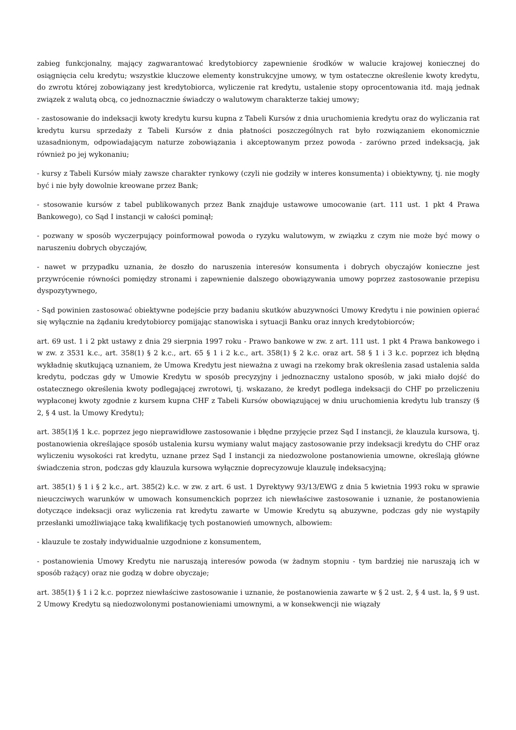zabieg funkcjonalny, mający zagwarantować kredytobiorcy zapewnienie środków w walucie krajowej koniecznej do osiągnięcia celu kredytu; wszystkie kluczowe elementy konstrukcyjne umowy, w tym ostateczne określenie kwoty kredytu, do zwrotu której zobowiązany jest kredytobiorca, wyliczenie rat kredytu, ustalenie stopy oprocentowania itd. mają jednak związek z walutą obcą, co jednoznacznie świadczy o walutowym charakterze takiej umowy;
- zastosowanie do indeksacji kwoty kredytu kursu kupna z Tabeli Kursów z dnia uruchomienia kredytu oraz do wyliczania rat kredytu kursu sprzedaży z Tabeli Kursów z dnia płatności poszczególnych rat było rozwiązaniem ekonomicznie uzasadnionym, odpowiadającym naturze zobowiązania i akceptowanym przez powoda - zarówno przed indeksacją, jak również po jej wykonaniu;
- kursy z Tabeli Kursów miały zawsze charakter rynkowy (czyli nie godziły w interes konsumenta) i obiektywny, tj. nie mogły być i nie były dowolnie kreowane przez Bank;
- stosowanie kursów z tabel publikowanych przez Bank znajduje ustawowe umocowanie (art. 111 ust. 1 pkt 4 Prawa Bankowego), co Sąd I instancji w całości pominął;
- pozwany w sposób wyczerpujący poinformował powoda o ryzyku walutowym, w związku z czym nie może być mowy o naruszeniu dobrych obyczajów,
- nawet w przypadku uznania, że doszło do naruszenia interesów konsumenta i dobrych obyczajów konieczne jest przywrócenie równości pomiędzy stronami i zapewnienie dalszego obowiązywania umowy poprzez zastosowanie przepisu dyspozytywnego,
- Sąd powinien zastosować obiektywne podejście przy badaniu skutków abuzywności Umowy Kredytu i nie powinien opierać się wyłącznie na żądaniu kredytobiorcy pomijając stanowiska i sytuacji Banku oraz innych kredytobiorców;
art. 69 ust. 1 i 2 pkt ustawy z dnia 29 sierpnia 1997 roku - Prawo bankowe w zw. z art. 111 ust. 1 pkt 4 Prawa bankowego i w zw. z 3531 k.c., art. 358(1) § 2 k.c., art. 65 § 1 i 2 k.c., art. 358(1) § 2 k.c. oraz art. 58 § 1 i 3 k.c. poprzez ich błędną wykładnię skutkującą uznaniem, że Umowa Kredytu jest nieważna z uwagi na rzekomy brak określenia zasad ustalenia salda kredytu, podczas gdy w Umowie Kredytu w sposób precyzyjny i jednoznaczny ustalono sposób, w jaki miało dojść do ostatecznego określenia kwoty podlegającej zwrotowi, tj. wskazano, że kredyt podlega indeksacji do CHF po przeliczeniu wypłaconej kwoty zgodnie z kursem kupna CHF z Tabeli Kursów obowiązującej w dniu uruchomienia kredytu lub transzy (§ 2, § 4 ust. la Umowy Kredytu);
art. 385(1)§ 1 k.c. poprzez jego nieprawidłowe zastosowanie i błędne przyjęcie przez Sąd I instancji, że klauzula kursowa, tj. postanowienia określające sposób ustalenia kursu wymiany walut mający zastosowanie przy indeksacji kredytu do CHF oraz wyliczeniu wysokości rat kredytu, uznane przez Sąd I instancji za niedozwolone postanowienia umowne, określają główne świadczenia stron, podczas gdy klauzula kursowa wyłącznie doprecyzowuje klauzulę indeksacyjną;
art. 385(1) § 1 i § 2 k.c., art. 385(2) k.c. w zw. z art. 6 ust. 1 Dyrektywy 93/13/EWG z dnia 5 kwietnia 1993 roku w sprawie nieuczciwych warunków w umowach konsumenckich poprzez ich niewłaściwe zastosowanie i uznanie, że postanowienia dotyczące indeksacji oraz wyliczenia rat kredytu zawarte w Umowie Kredytu są abuzywne, podczas gdy nie wystąpiły przesłanki umożliwiające taką kwalifikację tych postanowień umownych, albowiem:
- klauzule te zostały indywidualnie uzgodnione z konsumentem,
- postanowienia Umowy Kredytu nie naruszają interesów powoda (w żadnym stopniu - tym bardziej nie naruszają ich w sposób rażący) oraz nie godzą w dobre obyczaje;
art. 385(1) § 1 i 2 k.c. poprzez niewłaściwe zastosowanie i uznanie, że postanowienia zawarte w § 2 ust. 2, § 4 ust. la, § 9 ust. 2 Umowy Kredytu są niedozwolonymi postanowieniami umownymi, a w konsekwencji nie wiązały